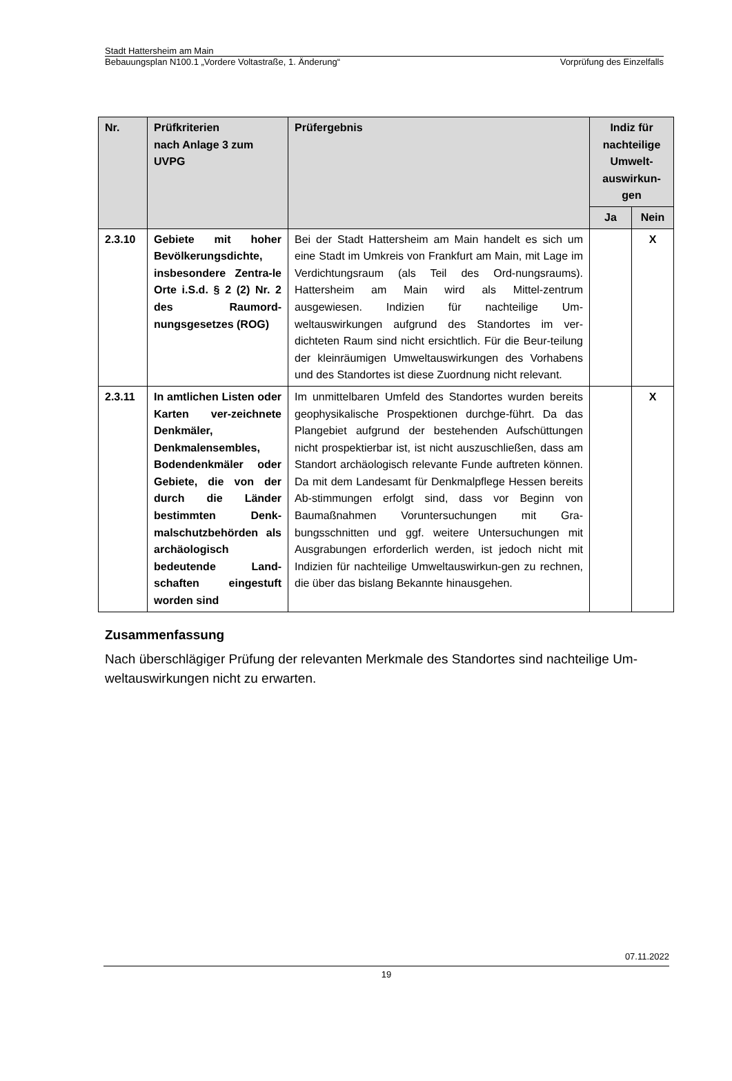Stadt Hattersheim am Main
Bebauungsplan N100.1 „Vordere Voltastraße, 1. Änderung“Vorprüfung des Einzelfalls
| Nr. | Prüfkriterien nach Anlage 3 zum UVPG | Prüfergebnis | Indiz für nachteilige Umwelt-auswirkun-gen | |
| --- | --- | --- | --- | --- |
| | | | Ja | Nein |
| 2.3.10 | Gebiete mit hoher Bevölkerungsdichte, insbesondere Zentra-le Orte i.S.d. § 2 (2) Nr. 2 des Raumord-nungsgesetzes (ROG) | Bei der Stadt Hattersheim am Main handelt es sich um eine Stadt im Umkreis von Frankfurt am Main, mit Lage im Verdichtungsraum (als Teil des Ord-nungsraums). Hattersheim am Main wird als Mittel-zentrum ausgewiesen. Indizien für nachteilige Um-weltauswirkungen aufgrund des Standortes im ver-dichteten Raum sind nicht ersichtlich. Für die Beur-teilung der kleinräumigen Umweltauswirkungen des Vorhabens und des Standortes ist diese Zuordnung nicht relevant. | | X |
| 2.3.11 | In amtlichen Listen oder Karten ver-zeichnete Denkmäler, Denkmalensembles, Bodendenkmäler oder Gebiete, die von der durch die Länder bestimmten Denk-malschutzbehörden als archäologisch bedeutende Land-schaften eingestuft worden sind | Im unmittelbaren Umfeld des Standortes wurden bereits geophysikalische Prospektionen durchge-führt. Da das Plangebiet aufgrund der bestehenden Aufschüttungen nicht prospektierbar ist, ist nicht auszuschließen, dass am Standort archäologisch relevante Funde auftreten können. Da mit dem Landesamt für Denkmalpflege Hessen bereits Ab-stimmungen erfolgt sind, dass vor Beginn von Baumaßnahmen Voruntersuchungen mit Gra-bungsschnitten und ggf. weitere Untersuchungen mit Ausgrabungen erforderlich werden, ist jedoch nicht mit Indizien für nachteilige Umweltauswirkun-gen zu rechnen, die über das bislang Bekannte hinausgehen. | | X |
Zusammenfassung
Nach überschlägiger Prüfung der relevanten Merkmale des Standortes sind nachteilige Um-weltauswirkungen nicht zu erwarten.
07.11.2022
19